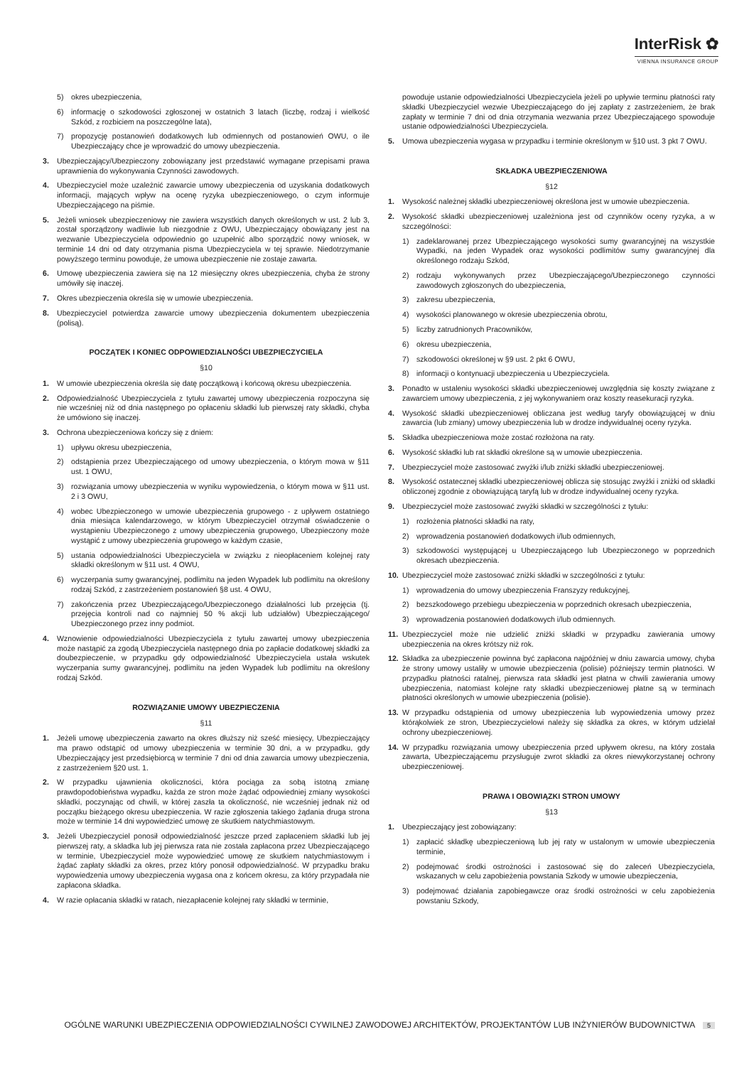InterRisk ✿
VIENNA INSURANCE GROUP
5) okres ubezpieczenia,
6) informację o szkodowości zgłoszonej w ostatnich 3 latach (liczbę, rodzaj i wielkość Szkód, z rozbiciem na poszczególne lata),
7) propozycję postanowień dodatkowych lub odmiennych od postanowień OWU, o ile Ubezpieczający chce je wprowadzić do umowy ubezpieczenia.
3. Ubezpieczający/Ubezpieczony zobowiązany jest przedstawić wymagane przepisami prawa uprawnienia do wykonywania Czynności zawodowych.
4. Ubezpieczyciel może uzależnić zawarcie umowy ubezpieczenia od uzyskania dodatkowych informacji, mających wpływ na ocenę ryzyka ubezpieczeniowego, o czym informuje Ubezpieczającego na piśmie.
5. Jeżeli wniosek ubezpieczeniowy nie zawiera wszystkich danych określonych w ust. 2 lub 3, został sporządzony wadliwie lub niezgodnie z OWU, Ubezpieczający obowiązany jest na wezwanie Ubezpieczyciela odpowiednio go uzupełnić albo sporządzić nowy wniosek, w terminie 14 dni od daty otrzymania pisma Ubezpieczyciela w tej sprawie. Niedotrzymanie powyższego terminu powoduje, że umowa ubezpieczenie nie zostaje zawarta.
6. Umowę ubezpieczenia zawiera się na 12 miesięczny okres ubezpieczenia, chyba że strony umówiły się inaczej.
7. Okres ubezpieczenia określa się w umowie ubezpieczenia.
8. Ubezpieczyciel potwierdza zawarcie umowy ubezpieczenia dokumentem ubezpieczenia (polisą).
POCZĄTEK I KONIEC ODPOWIEDZIALNOŚCI UBEZPIECZYCIELA
§10
1. W umowie ubezpieczenia określa się datę początkową i końcową okresu ubezpieczenia.
2. Odpowiedzialność Ubezpieczyciela z tytułu zawartej umowy ubezpieczenia rozpoczyna się nie wcześniej niż od dnia następnego po opłaceniu składki lub pierwszej raty składki, chyba że umówiono się inaczej.
3. Ochrona ubezpieczeniowa kończy się z dniem:
1) upływu okresu ubezpieczenia,
2) odstąpienia przez Ubezpieczającego od umowy ubezpieczenia, o którym mowa w §11 ust. 1 OWU,
3) rozwiązania umowy ubezpieczenia w wyniku wypowiedzenia, o którym mowa w §11 ust. 2 i 3 OWU,
4) wobec Ubezpieczonego w umowie ubezpieczenia grupowego - z upływem ostatniego dnia miesiąca kalendarzowego, w którym Ubezpieczyciel otrzymał oświadczenie o wystąpieniu Ubezpieczonego z umowy ubezpieczenia grupowego, Ubezpieczony może wystąpić z umowy ubezpieczenia grupowego w każdym czasie,
5) ustania odpowiedzialności Ubezpieczyciela w związku z nieopłaceniem kolejnej raty składki określonym w §11 ust. 4 OWU,
6) wyczerpania sumy gwarancyjnej, podlimitu na jeden Wypadek lub podlimitu na określony rodzaj Szkód, z zastrzeżeniem postanowień §8 ust. 4 OWU,
7) zakończenia przez Ubezpieczającego/Ubezpieczonego działalności lub przejęcia (tj. przejęcia kontroli nad co najmniej 50 % akcji lub udziałów) Ubezpieczającego/ Ubezpieczonego przez inny podmiot.
4. Wznowienie odpowiedzialności Ubezpieczyciela z tytułu zawartej umowy ubezpieczenia może nastąpić za zgodą Ubezpieczyciela następnego dnia po zapłacie dodatkowej składki za doubezpieczenie, w przypadku gdy odpowiedzialność Ubezpieczyciela ustała wskutek wyczerpania sumy gwarancyjnej, podlimitu na jeden Wypadek lub podlimitu na określony rodzaj Szkód.
ROZWIĄZANIE UMOWY UBEZPIECZENIA
§11
1. Jeżeli umowę ubezpieczenia zawarto na okres dłuższy niż sześć miesięcy, Ubezpieczający ma prawo odstąpić od umowy ubezpieczenia w terminie 30 dni, a w przypadku, gdy Ubezpieczający jest przedsiębiorcą w terminie 7 dni od dnia zawarcia umowy ubezpieczenia, z zastrzeżeniem §20 ust. 1.
2. W przypadku ujawnienia okoliczności, która pociąga za sobą istotną zmianę prawdopodobieństwa wypadku, każda ze stron może żądać odpowiedniej zmiany wysokości składki, poczynając od chwili, w której zaszła ta okoliczność, nie wcześniej jednak niż od początku bieżącego okresu ubezpieczenia. W razie zgłoszenia takiego żądania druga strona może w terminie 14 dni wypowiedzieć umowę ze skutkiem natychmiastowym.
3. Jeżeli Ubezpieczyciel ponosił odpowiedzialność jeszcze przed zapłaceniem składki lub jej pierwszej raty, a składka lub jej pierwsza rata nie została zapłacona przez Ubezpieczającego w terminie, Ubezpieczyciel może wypowiedzieć umowę ze skutkiem natychmiastowym i żądać zapłaty składki za okres, przez który ponosił odpowiedzialność. W przypadku braku wypowiedzenia umowy ubezpieczenia wygasa ona z końcem okresu, za który przypadała nie zapłacona składka.
4. W razie opłacania składki w ratach, niezapłacenie kolejnej raty składki w terminie,
powoduje ustanie odpowiedzialności Ubezpieczyciela jeżeli po upływie terminu płatności raty składki Ubezpieczyciel wezwie Ubezpieczającego do jej zapłaty z zastrzeżeniem, że brak zapłaty w terminie 7 dni od dnia otrzymania wezwania przez Ubezpieczającego spowoduje ustanie odpowiedzialności Ubezpieczyciela.
5. Umowa ubezpieczenia wygasa w przypadku i terminie określonym w §10 ust. 3 pkt 7 OWU.
SKŁADKA UBEZPIECZENIOWA
§12
1. Wysokość należnej składki ubezpieczeniowej określona jest w umowie ubezpieczenia.
2. Wysokość składki ubezpieczeniowej uzależniona jest od czynników oceny ryzyka, a w szczególności:
1) zadeklarowanej przez Ubezpieczającego wysokości sumy gwarancyjnej na wszystkie Wypadki, na jeden Wypadek oraz wysokości podlimitów sumy gwarancyjnej dla określonego rodzaju Szkód,
2) rodzaju wykonywanych przez Ubezpieczającego/Ubezpieczonego czynności zawodowych zgłoszonych do ubezpieczenia,
3) zakresu ubezpieczenia,
4) wysokości planowanego w okresie ubezpieczenia obrotu,
5) liczby zatrudnionych Pracowników,
6) okresu ubezpieczenia,
7) szkodowości określonej w §9 ust. 2 pkt 6 OWU,
8) informacji o kontynuacji ubezpieczenia u Ubezpieczyciela.
3. Ponadto w ustaleniu wysokości składki ubezpieczeniowej uwzględnia się koszty związane z zawarciem umowy ubezpieczenia, z jej wykonywaniem oraz koszty reasekuracji ryzyka.
4. Wysokość składki ubezpieczeniowej obliczana jest według taryfy obowiązującej w dniu zawarcia (lub zmiany) umowy ubezpieczenia lub w drodze indywidualnej oceny ryzyka.
5. Składka ubezpieczeniowa może zostać rozłożona na raty.
6. Wysokość składki lub rat składki określone są w umowie ubezpieczenia.
7. Ubezpieczyciel może zastosować zwyżki i/lub zniżki składki ubezpieczeniowej.
8. Wysokość ostatecznej składki ubezpieczeniowej oblicza się stosując zwyżki i zniżki od składki obliczonej zgodnie z obowiązującą taryfą lub w drodze indywidualnej oceny ryzyka.
9. Ubezpieczyciel może zastosować zwyżki składki w szczególności z tytułu:
1) rozłożenia płatności składki na raty,
2) wprowadzenia postanowień dodatkowych i/lub odmiennych,
3) szkodowości występującej u Ubezpieczającego lub Ubezpieczonego w poprzednich okresach ubezpieczenia.
10. Ubezpieczyciel może zastosować zniżki składki w szczególności z tytułu:
1) wprowadzenia do umowy ubezpieczenia Franszyzy redukcyjnej,
2) bezszkodowego przebiegu ubezpieczenia w poprzednich okresach ubezpieczenia,
3) wprowadzenia postanowień dodatkowych i/lub odmiennych.
11. Ubezpieczyciel może nie udzielić zniżki składki w przypadku zawierania umowy ubezpieczenia na okres krótszy niż rok.
12. Składka za ubezpieczenie powinna być zapłacona najpóźniej w dniu zawarcia umowy, chyba że strony umowy ustaliły w umowie ubezpieczenia (polisie) późniejszy termin płatności. W przypadku płatności ratalnej, pierwsza rata składki jest płatna w chwili zawierania umowy ubezpieczenia, natomiast kolejne raty składki ubezpieczeniowej płatne są w terminach płatności określonych w umowie ubezpieczenia (polisie).
13. W przypadku odstąpienia od umowy ubezpieczenia lub wypowiedzenia umowy przez którąkolwiek ze stron, Ubezpieczycielowi należy się składka za okres, w którym udzielał ochrony ubezpieczeniowej.
14. W przypadku rozwiązania umowy ubezpieczenia przed upływem okresu, na który została zawarta, Ubezpieczającemu przysługuje zwrot składki za okres niewykorzystanej ochrony ubezpieczeniowej.
PRAWA I OBOWIĄZKI STRON UMOWY
§13
1. Ubezpieczający jest zobowiązany:
1) zapłacić składkę ubezpieczeniową lub jej raty w ustalonym w umowie ubezpieczenia terminie,
2) podejmować środki ostrożności i zastosować się do zaleceń Ubezpieczyciela, wskazanych w celu zapobieżenia powstania Szkody w umowie ubezpieczenia,
3) podejmować działania zapobiegawcze oraz środki ostrożności w celu zapobieżenia powstaniu Szkody,
OGÓLNE WARUNKI UBEZPIECZENIA ODPOWIEDZIALNOŚCI CYWILNEJ ZAWODOWEJ ARCHITEKTÓW, PROJEKTANTÓW LUB INŻYNIERÓW BUDOWNICTWA 5